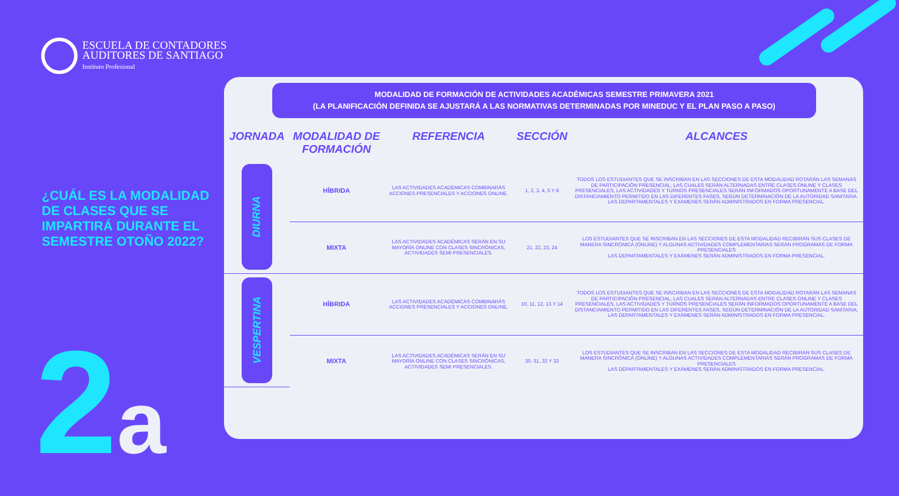ESCUELA DE CONTADORES
AUDITORES DE SANTIAGO
Instituto Profesional
¿CUÁL ES LA MODALIDAD DE CLASES QUE SE IMPARTIRÁ DURANTE EL SEMESTRE OTOÑO 2022?
2a
MODALIDAD DE FORMACIÓN DE ACTIVIDADES ACADÉMICAS SEMESTRE PRIMAVERA 2021
(LA PLANIFICACIÓN DEFINIDA SE AJUSTARÁ A LAS NORMATIVAS DETERMINADAS POR MINEDUC Y EL PLAN PASO A PASO)
| JORNADA | MODALIDAD DE FORMACIÓN | REFERENCIA | SECCIÓN | ALCANCES |
| --- | --- | --- | --- | --- |
| DIURNA | HÍBRIDA | LAS ACTIVIDADES ACADÉMICAS COMBINARÁS ACCIONES PRESENCIALES Y ACCIONES ONLINE. | 1, 2, 3, 4, 5 Y 8 | TODOS LOS ESTUDIANTES QUE SE INSCRIBAN EN LAS SECCIONES DE ESTA MODALIDAD ROTARÁN LAS SEMANAS DE PARTICIPACIÓN PRESENCIAL, LAS CUALES SERÁN ALTERNADAS ENTRE CLASES ONLINE Y CLASES PRESENCIALES, LAS ACTIVIDADES Y TURNOS PRESENCIALES SERÁN INFORMADOS OPORTUNAMENTE A BASE DEL DISTANCIAMIENTO PERMITIDO EN LAS DIFERENTES FASES, SEGÚN DETERMINACIÓN DE LA AUTORIDAD SANITARIA. LAS DEPARTAMENTALES Y EXÁMENES SERÁN ADMINISTRADOS EN FORMA PRESENCIAL. |
| | MIXTA | LAS ACTIVIDADES ACADÉMICAS SERÁN EN SU MAYORÍA ONLINE CON CLASES SINCRÓNICAS, ACTIVIDADES SEMI PRESENCIALES. | 21, 22, 23, 24 | LOS ESTUDIANTES QUE SE INSCRIBAN EN LAS SECCIONES DE ESTA MODALIDAD RECIBIRÁN SUS CLASES DE MANERA SINCRÓNICA (ONLINE) Y ALGUNAS ACTIVIDADES COMPLEMENTARIAS SERÁN PROGRAMAS DE FORMA PRESENCIALES LAS DEPARTAMENTALES Y EXÁMENES SERÁN ADMINISTRADOS EN FORMA PRESENCIAL. |
| VESPERTINA | HÍBRIDA | LAS ACTIVIDADES ACADÉMICAS COMBINARÁS ACCIONES PRESENCIALES Y ACCIONES ONLINE. | 10, 11, 12, 13 Y 14 | TODOS LOS ESTUDIANTES QUE SE INSCRIBAN EN LAS SECCIONES DE ESTA MODALIDAD ROTARÁN LAS SEMANAS DE PARTICIPACIÓN PRESENCIAL, LAS CUALES SERÁN ALTERNADAS ENTRE CLASES ONLINE Y CLASES PRESENCIALES, LAS ACTIVIDADES Y TURNOS PRESENCIALES SERÁN INFORMADOS OPORTUNAMENTE A BASE DEL DISTANCIAMIENTO PERMITIDO EN LAS DIFERENTES FASES, SEGÚN DETERMINACIÓN DE LA AUTORIDAD SANITARIA. LAS DEPARTAMENTALES Y EXÁMENES SERÁN ADMINISTRADOS EN FORMA PRESENCIAL. |
| | MIXTA | LAS ACTIVIDADES ACADÉMICAS SERÁN EN SU MAYORÍA ONLINE CON CLASES SINCRÓNICAS, ACTIVIDADES SEMI PRESENCIALES. | 30, 31, 32 Y 33 | LOS ESTUDIANTES QUE SE INSCRIBAN EN LAS SECCIONES DE ESTA MODALIDAD RECIBIRÁN SUS CLASES DE MANERA SINCRÓNICA (ONLINE) Y ALGUNAS ACTIVIDADES COMPLEMENTARIAS SERÁN PROGRAMAS DE FORMA PRESENCIALES LAS DEPARTAMENTALES Y EXÁMENES SERÁN ADMINISTRADOS EN FORMA PRESENCIAL. |